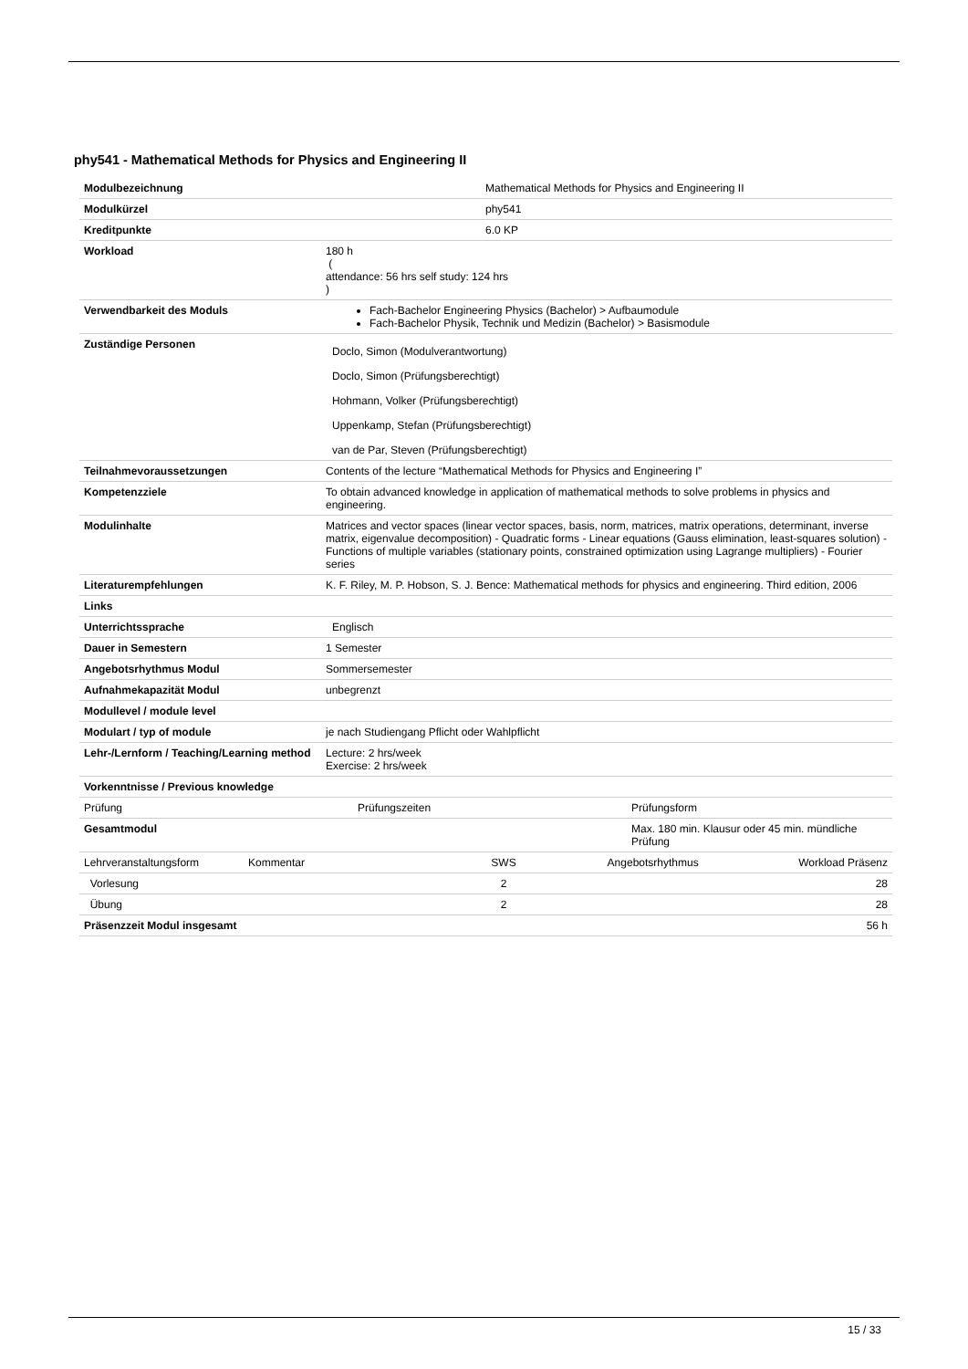phy541 - Mathematical Methods for Physics and Engineering II
| Modulbezeichnung | Mathematical Methods for Physics and Engineering II |
| Modulkürzel | phy541 |
| Kreditpunkte | 6.0 KP |
| Workload | 180 h ( attendance: 56 hrs self study: 124 hrs ) |
| Verwendbarkeit des Moduls | Fach-Bachelor Engineering Physics (Bachelor) > Aufbaumodule Fach-Bachelor Physik, Technik und Medizin (Bachelor) > Basismodule |
| Zuständige Personen | Doclo, Simon (Modulverantwortung) Doclo, Simon (Prüfungsberechtigt) Hohmann, Volker (Prüfungsberechtigt) Uppenkamp, Stefan (Prüfungsberechtigt) van de Par, Steven (Prüfungsberechtigt) |
| Teilnahmevoraussetzungen | Contents of the lecture “Mathematical Methods for Physics and Engineering I” |
| Kompetenzziele | To obtain advanced knowledge in application of mathematical methods to solve problems in physics and engineering. |
| Modulinhalte | Matrices and vector spaces (linear vector spaces, basis, norm, matrices, matrix operations, determinant, inverse matrix, eigenvalue decomposition) - Quadratic forms - Linear equations (Gauss elimination, least-squares solution) - Functions of multiple variables (stationary points, constrained optimization using Lagrange multipliers) - Fourier series |
| Literaturempfehlungen | K. F. Riley, M. P. Hobson, S. J. Bence: Mathematical methods for physics and engineering. Third edition, 2006 |
| Links | |
| Unterrichtssprache | Englisch |
| Dauer in Semestern | 1 Semester |
| Angebotsrhythmus Modul | Sommersemester |
| Aufnahmekapazität Modul | unbegrenzt |
| Modullevel / module level | |
| Modulart / typ of module | je nach Studiengang Pflicht oder Wahlpflicht |
| Lehr-/Lernform / Teaching/Learning method | Lecture: 2 hrs/week Exercise: 2 hrs/week |
| Vorkenntnisse / Previous knowledge | |
| Prüfung | Prüfungszeiten | Prüfungsform |
| Gesamtmodul | | Max. 180 min. Klausur oder 45 min. mündliche Prüfung |
| Lehrveranstaltungsform | Kommentar | SWS | Angebotsrhythmus | Workload Präsenz |
| Vorlesung | | 2 | | 28 |
| Übung | | 2 | | 28 |
| Präsenzzeit Modul insgesamt | | | | 56 h |
15 / 33